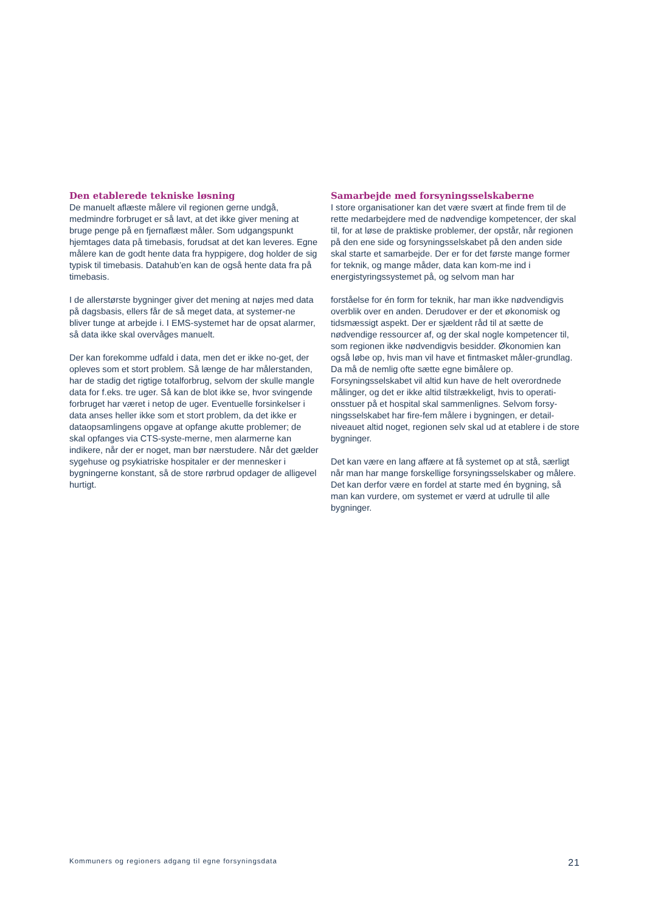Den etablerede tekniske løsning
De manuelt aflæste målere vil regionen gerne undgå, medmindre forbruget er så lavt, at det ikke giver mening at bruge penge på en fjernaflæst måler. Som udgangspunkt hjemtages data på timebasis, forudsat at det kan leveres. Egne målere kan de godt hente data fra hyppigere, dog holder de sig typisk til timebasis. Datahub’en kan de også hente data fra på timebasis.
I de allerstørste bygninger giver det mening at nøjes med data på dagsbasis, ellers får de så meget data, at systemer-ne bliver tunge at arbejde i. I EMS-systemet har de opsat alarmer, så data ikke skal overvåges manuelt.
Der kan forekomme udfald i data, men det er ikke no-get, der opleves som et stort problem. Så længe de har målerstanden, har de stadig det rigtige totalforbrug, selvom der skulle mangle data for f.eks. tre uger. Så kan de blot ikke se, hvor svingende forbruget har været i netop de uger. Eventuelle forsinkelser i data anses heller ikke som et stort problem, da det ikke er dataopsamlingens opgave at opfange akutte problemer; de skal opfanges via CTS-syste-merne, men alarmerne kan indikere, når der er noget, man bør nærstudere. Når det gælder sygehuse og psykiatriske hospitaler er der mennesker i bygningerne konstant, så de store rørbrud opdager de alligevel hurtigt.
Samarbejde med forsyningsselskaberne
I store organisationer kan det være svært at finde frem til de rette medarbejdere med de nødvendige kompetencer, der skal til, for at løse de praktiske problemer, der opstår, når regionen på den ene side og forsyningsselskabet på den anden side skal starte et samarbejde. Der er for det første mange former for teknik, og mange måder, data kan kom-me ind i energistyringssystemet på, og selvom man har
forståelse for én form for teknik, har man ikke nødvendigvis overblik over en anden. Derudover er der et økonomisk og tidsmæssigt aspekt. Der er sjældent råd til at sætte de nødvendige ressourcer af, og der skal nogle kompetencer til, som regionen ikke nødvendigvis besidder. Økonomien kan også løbe op, hvis man vil have et fintmasket måler-grundlag. Da må de nemlig ofte sætte egne bimålere op. Forsyningsselskabet vil altid kun have de helt overordnede målinger, og det er ikke altid tilstrækkeligt, hvis to operati-onsstuer på et hospital skal sammenlignes. Selvom forsy-ningsselskabet har fire-fem målere i bygningen, er detail-niveauet altid noget, regionen selv skal ud at etablere i de store bygninger.
Det kan være en lang affære at få systemet op at stå, særligt når man har mange forskellige forsyningsselskaber og målere. Det kan derfor være en fordel at starte med én bygning, så man kan vurdere, om systemet er værd at udrulle til alle bygninger.
Kommuners og regioners adgang til egne forsyningsdata 21